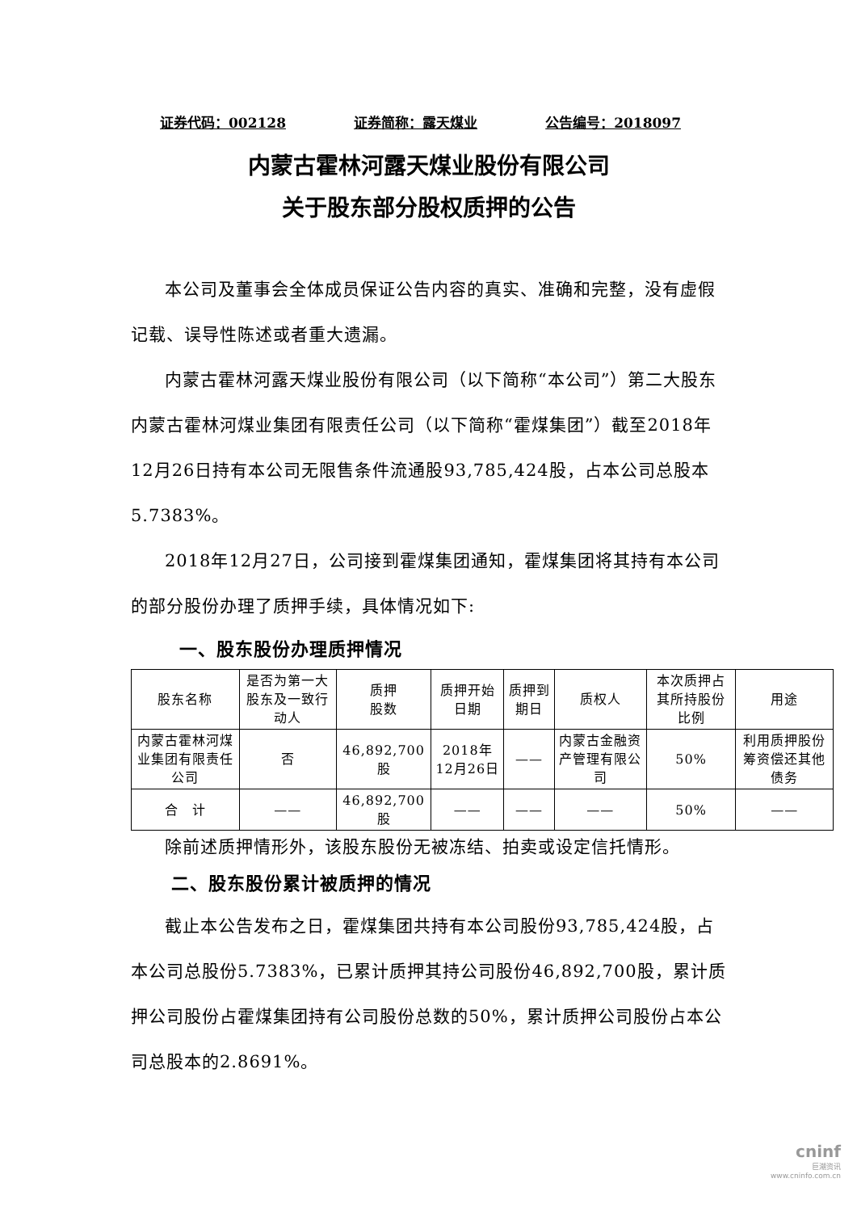证券代码：002128 证券简称：露天煤业 公告编号：2018097
内蒙古霍林河露天煤业股份有限公司
关于股东部分股权质押的公告
本公司及董事会全体成员保证公告内容的真实、准确和完整，没有虚假记载、误导性陈述或者重大遗漏。
内蒙古霍林河露天煤业股份有限公司（以下简称“本公司”）第二大股东内蒙古霍林河煤业集团有限责任公司（以下简称“霍煤集团”）截至2018年12月26日持有本公司无限售条件流通股93,785,424股，占本公司总股本5.7383%。
2018年12月27日，公司接到霍煤集团通知，霍煤集团将其持有本公司的部分股份办理了质押手续，具体情况如下:
一、股东股份办理质押情况
| 股东名称 | 是否为第一大股东及一致行动人 | 质押 股数 | 质押开始日期 | 质押到期日 | 质权人 | 本次质押占其所持股份比例 | 用途 |
| --- | --- | --- | --- | --- | --- | --- | --- |
| 内蒙古霍林河煤业集团有限责任公司 | 否 | 46,892,700股 | 2018年12月26日 | —— | 内蒙古金融资产管理有限公司 | 50% | 利用质押股份筹资偿还其他债务 |
| 合 计 | —— | 46,892,700股 | —— | —— | —— | 50% | —— |
除前述质押情形外，该股东股份无被冻结、拍卖或设定信托情形。
二、股东股份累计被质押的情况
截止本公告发布之日，霍煤集团共持有本公司股份93,785,424股，占本公司总股份5.7383%，已累计质押其持公司股份46,892,700股，累计质押公司股份占霍煤集团持有公司股份总数的50%，累计质押公司股份占本公司总股本的2.8691%。
cninf
巨潮资讯
www.cninfo.com.cn